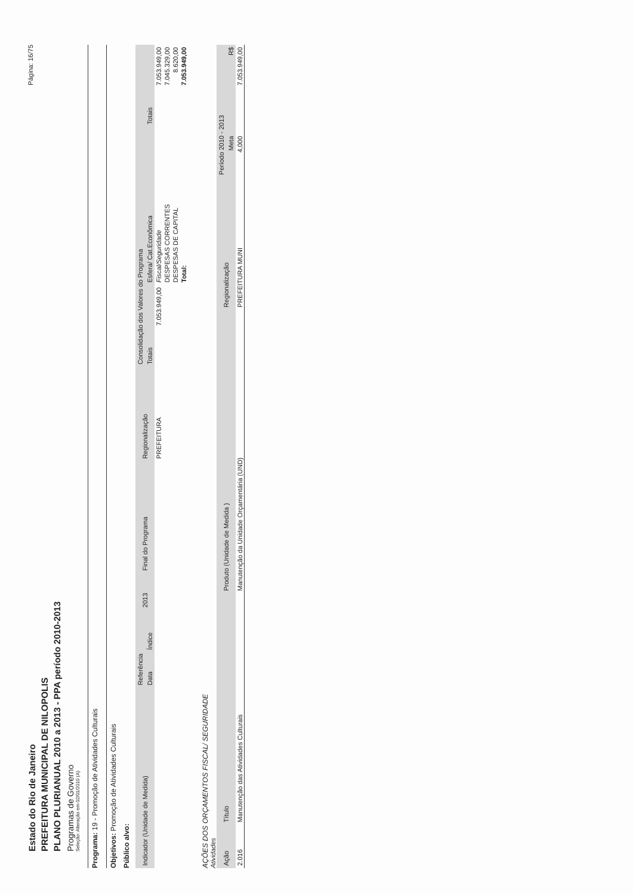Página: 16/75
Estado do Rio de Janeiro
PREFEITURA MUNICIPAL DE NILOPOLIS
PLANO PLURIANUAL 2010 a 2013 - PPA período 2010-2013
Programas de Governo
Seleção: Alteração em 02/01/2010 (A)
Programa: 19 - Promoção de Atividades Culturais
Objetivos: Promoção de Atividades Culturais
Público alvo:
| Indicador (Unidade de Medida) | Referência | | 2013 | Final do Programa | Regionalização | Consolidação dos Valores do Programa | | |
| --- | --- | --- | --- | --- | --- | --- | --- | --- |
| | Data | Índice | | | | Totais | Esfera/ Cat.Econômica | Totais |
| | | | | | PREFEITURA | 7.053.949,00 | Fiscal/Seguridade | 7.053.949,00 |
| | | | | | | | DESPESAS CORRENTES | 7.045.329,00 |
| | | | | | | | DESPESAS DE CAPITAL | 8.620,00 |
| | | | | | | | Total: | 7.053.949,00 |
AÇÕES DOS ORÇAMENTOS FISCAL/ SEGURIDADE
Atividades
| Ação | Título | Produto (Unidade de Medida ) | Regionalização | Período 2010 - 2013 | |
| --- | --- | --- | --- | --- | --- |
| | | | | Meta | R$ |
| 2.016 | Manutenção das Atividades Culturais | Manutenção da Unidade Orçamentária (UND) | PREFEITURA MUNI | 4,000 | 7.053.949,00 |